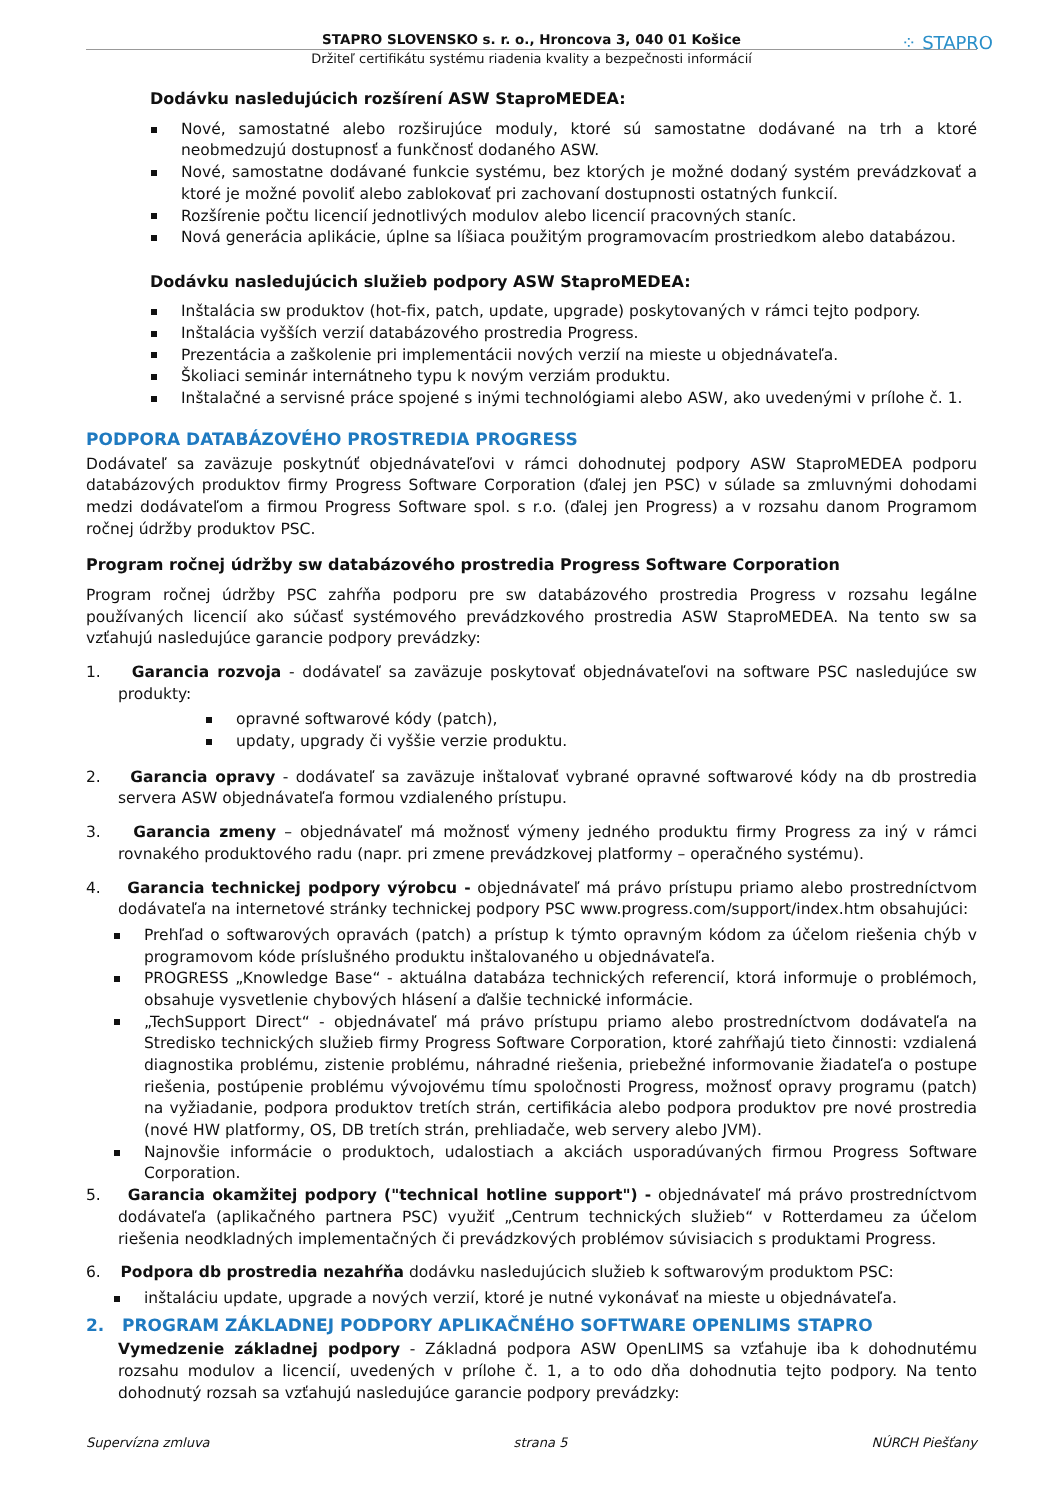⁘ STAPRO
STAPRO SLOVENSKO s. r. o., Hroncova 3, 040 01 Košice
Držiteľ certifikátu systému riadenia kvality a bezpečnosti informácií
Dodávku nasledujúcich rozšírení ASW StaproMEDEA:
Nové, samostatné alebo rozširujúce moduly, ktoré sú samostatne dodávané na trh a ktoré neobmedzujú dostupnosť a funkčnosť dodaného ASW.
Nové, samostatne dodávané funkcie systému, bez ktorých je možné dodaný systém prevádzkovať a ktoré je možné povoliť alebo zablokovať pri zachovaní dostupnosti ostatných funkcií.
Rozšírenie počtu licencií jednotlivých modulov alebo licencií pracovných staníc.
Nová generácia aplikácie, úplne sa líšiaca použitým programovacím prostriedkom alebo databázou.
Dodávku nasledujúcich služieb podpory ASW StaproMEDEA:
Inštalácia sw produktov (hot-fix, patch, update, upgrade) poskytovaných v rámci tejto podpory.
Inštalácia vyšších verzií databázového prostredia Progress.
Prezentácia a zaškolenie pri implementácii nových verzií na mieste u objednávateľa.
Školiaci seminár internátneho typu k novým verziám produktu.
Inštalačné a servisné práce spojené s inými technológiami alebo ASW, ako uvedenými v prílohe č. 1.
PODPORA DATABÁZOVÉHO PROSTREDIA PROGRESS
Dodávateľ sa zaväzuje poskytnúť objednávateľovi v rámci dohodnutej podpory ASW StaproMEDEA podporu databázových produktov firmy Progress Software Corporation (ďalej jen PSC) v súlade sa zmluvnými dohodami medzi dodávateľom a firmou Progress Software spol. s r.o. (ďalej jen Progress) a v rozsahu danom Programom ročnej údržby produktov PSC.
Program ročnej údržby sw databázového prostredia Progress Software Corporation
Program ročnej údržby PSC zahŕňa podporu pre sw databázového prostredia Progress v rozsahu legálne používaných licencií ako súčasť systémového prevádzkového prostredia ASW StaproMEDEA. Na tento sw sa vzťahujú nasledujúce garancie podpory prevádzky:
1. Garancia rozvoja - dodávateľ sa zaväzuje poskytovať objednávateľovi na software PSC nasledujúce sw produkty:
opravné softwarové kódy (patch),
updaty, upgrady či vyššie verzie produktu.
2. Garancia opravy - dodávateľ sa zaväzuje inštalovať vybrané opravné softwarové kódy na db prostredia servera ASW objednávateľa formou vzdialeného prístupu.
3. Garancia zmeny – objednávateľ má možnosť výmeny jedného produktu firmy Progress za iný v rámci rovnakého produktového radu (napr. pri zmene prevádzkovej platformy – operačného systému).
4. Garancia technickej podpory výrobcu - objednávateľ má právo prístupu priamo alebo prostredníctvom dodávateľa na internetové stránky technickej podpory PSC www.progress.com/support/index.htm obsahujúci:
Prehľad o softwarových opravách (patch) a prístup k týmto opravným kódom za účelom riešenia chýb v programovom kóde príslušného produktu inštalovaného u objednávateľa.
PROGRESS „Knowledge Base“ - aktuálna databáza technických referencií, ktorá informuje o problémoch, obsahuje vysvetlenie chybových hlásení a ďalšie technické informácie.
„TechSupport Direct“ - objednávateľ má právo prístupu priamo alebo prostredníctvom dodávateľa na Stredisko technických služieb firmy Progress Software Corporation, ktoré zahŕňajú tieto činnosti: vzdialená diagnostika problému, zistenie problému, náhradné riešenia, priebežné informovanie žiadateľa o postupe riešenia, postúpenie problému vývojovému tímu spoločnosti Progress, možnosť opravy programu (patch) na vyžiadanie, podpora produktov tretích strán, certifikácia alebo podpora produktov pre nové prostredia (nové HW platformy, OS, DB tretích strán, prehliadače, web servery alebo JVM).
Najnovšie informácie o produktoch, udalostiach a akciách usporadúvaných firmou Progress Software Corporation.
5. Garancia okamžitej podpory ("technical hotline support") - objednávateľ má právo prostredníctvom dodávateľa (aplikačného partnera PSC) využiť „Centrum technických služieb“ v Rotterdameu za účelom riešenia neodkladných implementačných či prevádzkových problémov súvisiacich s produktami Progress.
6. Podpora db prostredia nezahŕňa dodávku nasledujúcich služieb k softwarovým produktom PSC:
inštaláciu update, upgrade a nových verzií, ktoré je nutné vykonávať na mieste u objednávateľa.
2. PROGRAM ZÁKLADNEJ PODPORY APLIKAČNÉHO SOFTWARE OPENLIMS STAPRO
Vymedzenie základnej podpory - Základná podpora ASW OpenLIMS sa vzťahuje iba k dohodnutému rozsahu modulov a licencií, uvedených v prílohe č. 1, a to odo dňa dohodnutia tejto podpory. Na tento dohodnutý rozsah sa vzťahujú nasledujúce garancie podpory prevádzky:
Supervízna zmluva strana 5 NÚRCH Piešťany